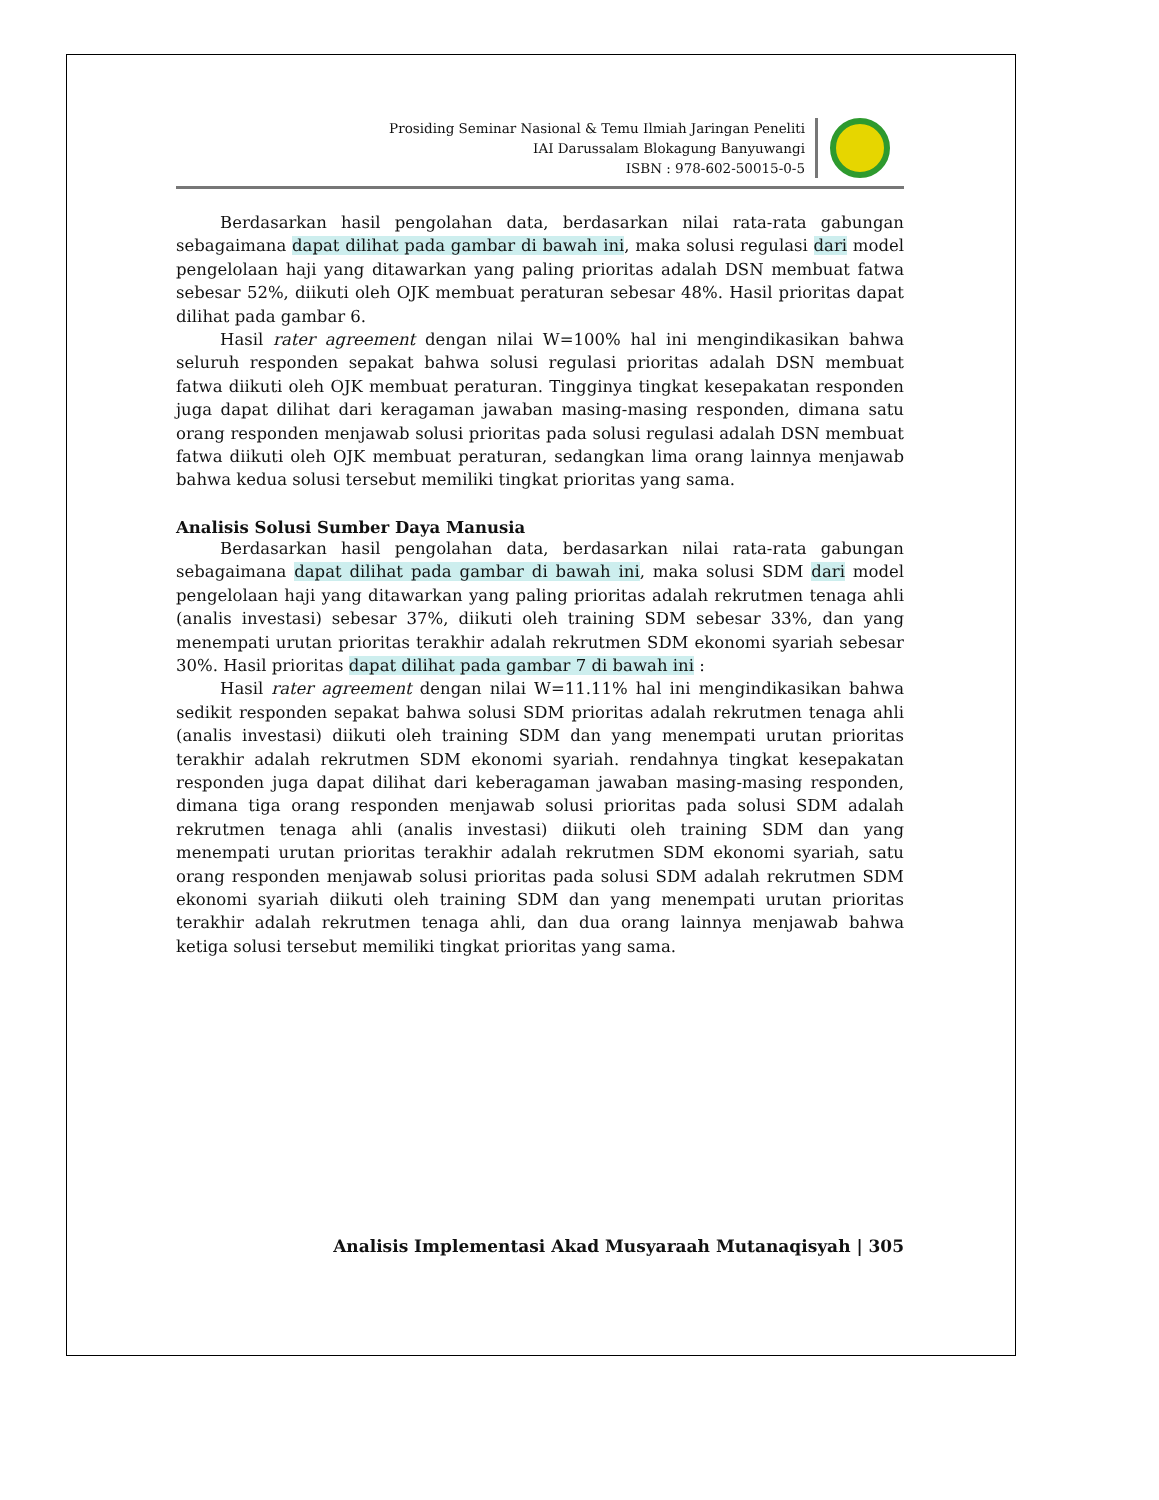Prosiding Seminar Nasional & Temu Ilmiah Jaringan Peneliti
IAI Darussalam Blokagung Banyuwangi
ISBN : 978-602-50015-0-5
Berdasarkan hasil pengolahan data, berdasarkan nilai rata-rata gabungan sebagaimana dapat dilihat pada gambar di bawah ini, maka solusi regulasi dari model pengelolaan haji yang ditawarkan yang paling prioritas adalah DSN membuat fatwa sebesar 52%, diikuti oleh OJK membuat peraturan sebesar 48%. Hasil prioritas dapat dilihat pada gambar 6.
Hasil rater agreement dengan nilai W=100% hal ini mengindikasikan bahwa seluruh responden sepakat bahwa solusi regulasi prioritas adalah DSN membuat fatwa diikuti oleh OJK membuat peraturan. Tingginya tingkat kesepakatan responden juga dapat dilihat dari keragaman jawaban masing-masing responden, dimana satu orang responden menjawab solusi prioritas pada solusi regulasi adalah DSN membuat fatwa diikuti oleh OJK membuat peraturan, sedangkan lima orang lainnya menjawab bahwa kedua solusi tersebut memiliki tingkat prioritas yang sama.
Analisis Solusi Sumber Daya Manusia
Berdasarkan hasil pengolahan data, berdasarkan nilai rata-rata gabungan sebagaimana dapat dilihat pada gambar di bawah ini, maka solusi SDM dari model pengelolaan haji yang ditawarkan yang paling prioritas adalah rekrutmen tenaga ahli (analis investasi) sebesar 37%, diikuti oleh training SDM sebesar 33%, dan yang menempati urutan prioritas terakhir adalah rekrutmen SDM ekonomi syariah sebesar 30%. Hasil prioritas dapat dilihat pada gambar 7 di bawah ini :
Hasil rater agreement dengan nilai W=11.11% hal ini mengindikasikan bahwa sedikit responden sepakat bahwa solusi SDM prioritas adalah rekrutmen tenaga ahli (analis investasi) diikuti oleh training SDM dan yang menempati urutan prioritas terakhir adalah rekrutmen SDM ekonomi syariah. rendahnya tingkat kesepakatan responden juga dapat dilihat dari keberagaman jawaban masing-masing responden, dimana tiga orang responden menjawab solusi prioritas pada solusi SDM adalah rekrutmen tenaga ahli (analis investasi) diikuti oleh training SDM dan yang menempati urutan prioritas terakhir adalah rekrutmen SDM ekonomi syariah, satu orang responden menjawab solusi prioritas pada solusi SDM adalah rekrutmen SDM ekonomi syariah diikuti oleh training SDM dan yang menempati urutan prioritas terakhir adalah rekrutmen tenaga ahli, dan dua orang lainnya menjawab bahwa ketiga solusi tersebut memiliki tingkat prioritas yang sama.
Analisis Implementasi Akad Musyaraah Mutanaqisyah | 305